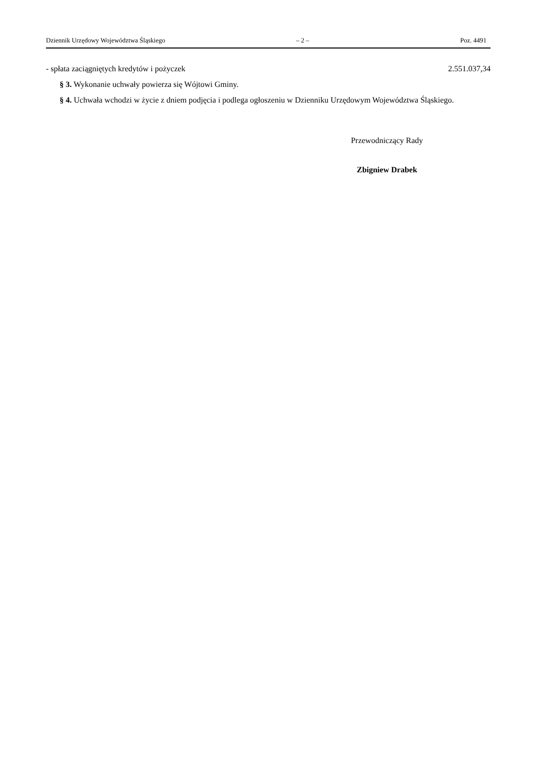Dziennik Urzędowy Województwa Śląskiego – 2 – Poz. 4491
- spłata zaciągniętych kredytów i pożyczek 2.551.037,34
§ 3. Wykonanie uchwały powierza się Wójtowi Gminy.
§ 4. Uchwała wchodzi w życie z dniem podjęcia i podlega ogłoszeniu w Dzienniku Urzędowym Województwa Śląskiego.
Przewodniczący Rady
Zbigniew Drabek